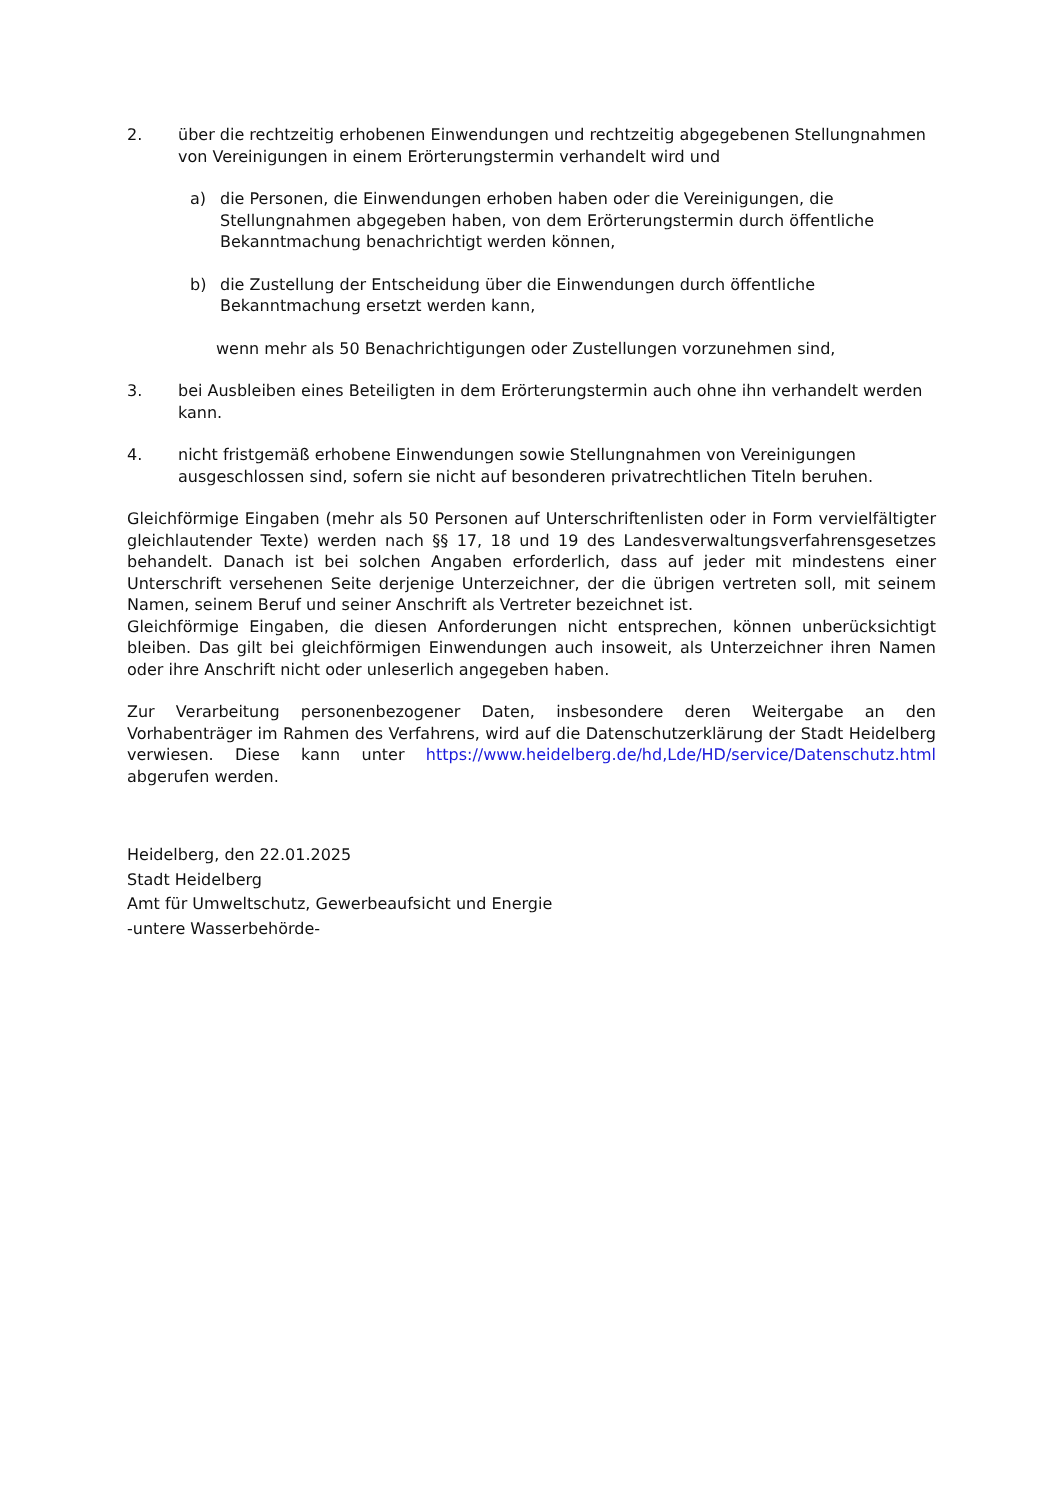2. über die rechtzeitig erhobenen Einwendungen und rechtzeitig abgegebenen Stellungnahmen von Vereinigungen in einem Erörterungstermin verhandelt wird und
a) die Personen, die Einwendungen erhoben haben oder die Vereinigungen, die Stellungnahmen abgegeben haben, von dem Erörterungstermin durch öffentliche Bekanntmachung benachrichtigt werden können,
b) die Zustellung der Entscheidung über die Einwendungen durch öffentliche Bekanntmachung ersetzt werden kann,
wenn mehr als 50 Benachrichtigungen oder Zustellungen vorzunehmen sind,
3. bei Ausbleiben eines Beteiligten in dem Erörterungstermin auch ohne ihn verhandelt werden kann.
4. nicht fristgemäß erhobene Einwendungen sowie Stellungnahmen von Vereinigungen ausgeschlossen sind, sofern sie nicht auf besonderen privatrechtlichen Titeln beruhen.
Gleichförmige Eingaben (mehr als 50 Personen auf Unterschriftenlisten oder in Form vervielfältigter gleichlautender Texte) werden nach §§ 17, 18 und 19 des Landesverwaltungsverfahrensgesetzes behandelt. Danach ist bei solchen Angaben erforderlich, dass auf jeder mit mindestens einer Unterschrift versehenen Seite derjenige Unterzeichner, der die übrigen vertreten soll, mit seinem Namen, seinem Beruf und seiner Anschrift als Vertreter bezeichnet ist.
Gleichförmige Eingaben, die diesen Anforderungen nicht entsprechen, können unberücksichtigt bleiben. Das gilt bei gleichförmigen Einwendungen auch insoweit, als Unterzeichner ihren Namen oder ihre Anschrift nicht oder unleserlich angegeben haben.
Zur Verarbeitung personenbezogener Daten, insbesondere deren Weitergabe an den Vorhabenträger im Rahmen des Verfahrens, wird auf die Datenschutzerklärung der Stadt Heidelberg verwiesen. Diese kann unter https://www.heidelberg.de/hd,Lde/HD/service/Datenschutz.html abgerufen werden.
Heidelberg, den 22.01.2025
Stadt Heidelberg
Amt für Umweltschutz, Gewerbeaufsicht und Energie
-untere Wasserbehörde-